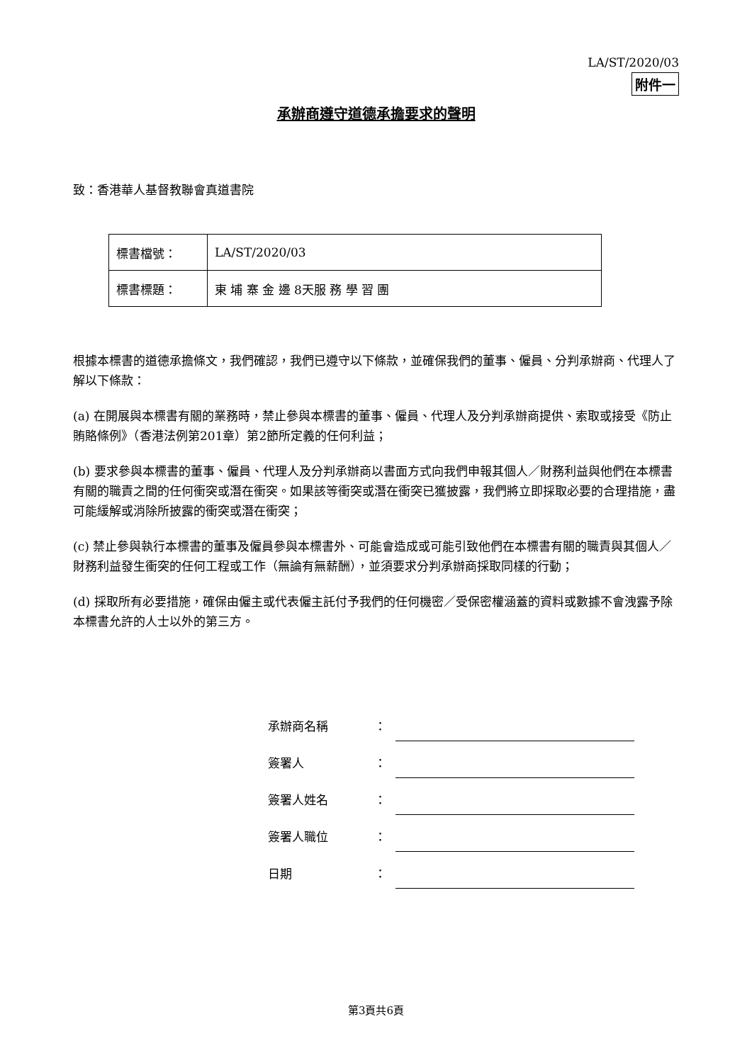LA/ST/2020/03
附件一
承辦商遵守道德承擔要求的聲明
致：香港華人基督教聯會真道書院
| 標書檔號： | LA/ST/2020/03 |
| 標書標題： | 東 埔 寨 金 邊 8天服 務 學 習 團 |
根據本標書的道德承擔條文，我們確認，我們已遵守以下條款，並確保我們的董事、僱員、分判承辦商、代理人了解以下條款：
(a) 在開展與本標書有關的業務時，禁止參與本標書的董事、僱員、代理人及分判承辦商提供、索取或接受《防止賄賂條例》（香港法例第201章）第2節所定義的任何利益；
(b) 要求參與本標書的董事、僱員、代理人及分判承辦商以書面方式向我們申報其個人／財務利益與他們在本標書有關的職責之間的任何衝突或潛在衝突。如果該等衝突或潛在衝突已獲披露，我們將立即採取必要的合理措施，盡可能緩解或消除所披露的衝突或潛在衝突；
(c) 禁止參與執行本標書的董事及僱員參與本標書外、可能會造成或可能引致他們在本標書有關的職責與其個人／財務利益發生衝突的任何工程或工作（無論有無薪酬），並須要求分判承辦商採取同樣的行動；
(d) 採取所有必要措施，確保由僱主或代表僱主託付予我們的任何機密／受保密權涵蓋的資料或數據不會洩露予除本標書允許的人士以外的第三方。
承辦商名稱 ：
簽署人 ：
簽署人姓名 ：
簽署人職位 ：
日期 ：
第3頁共6頁